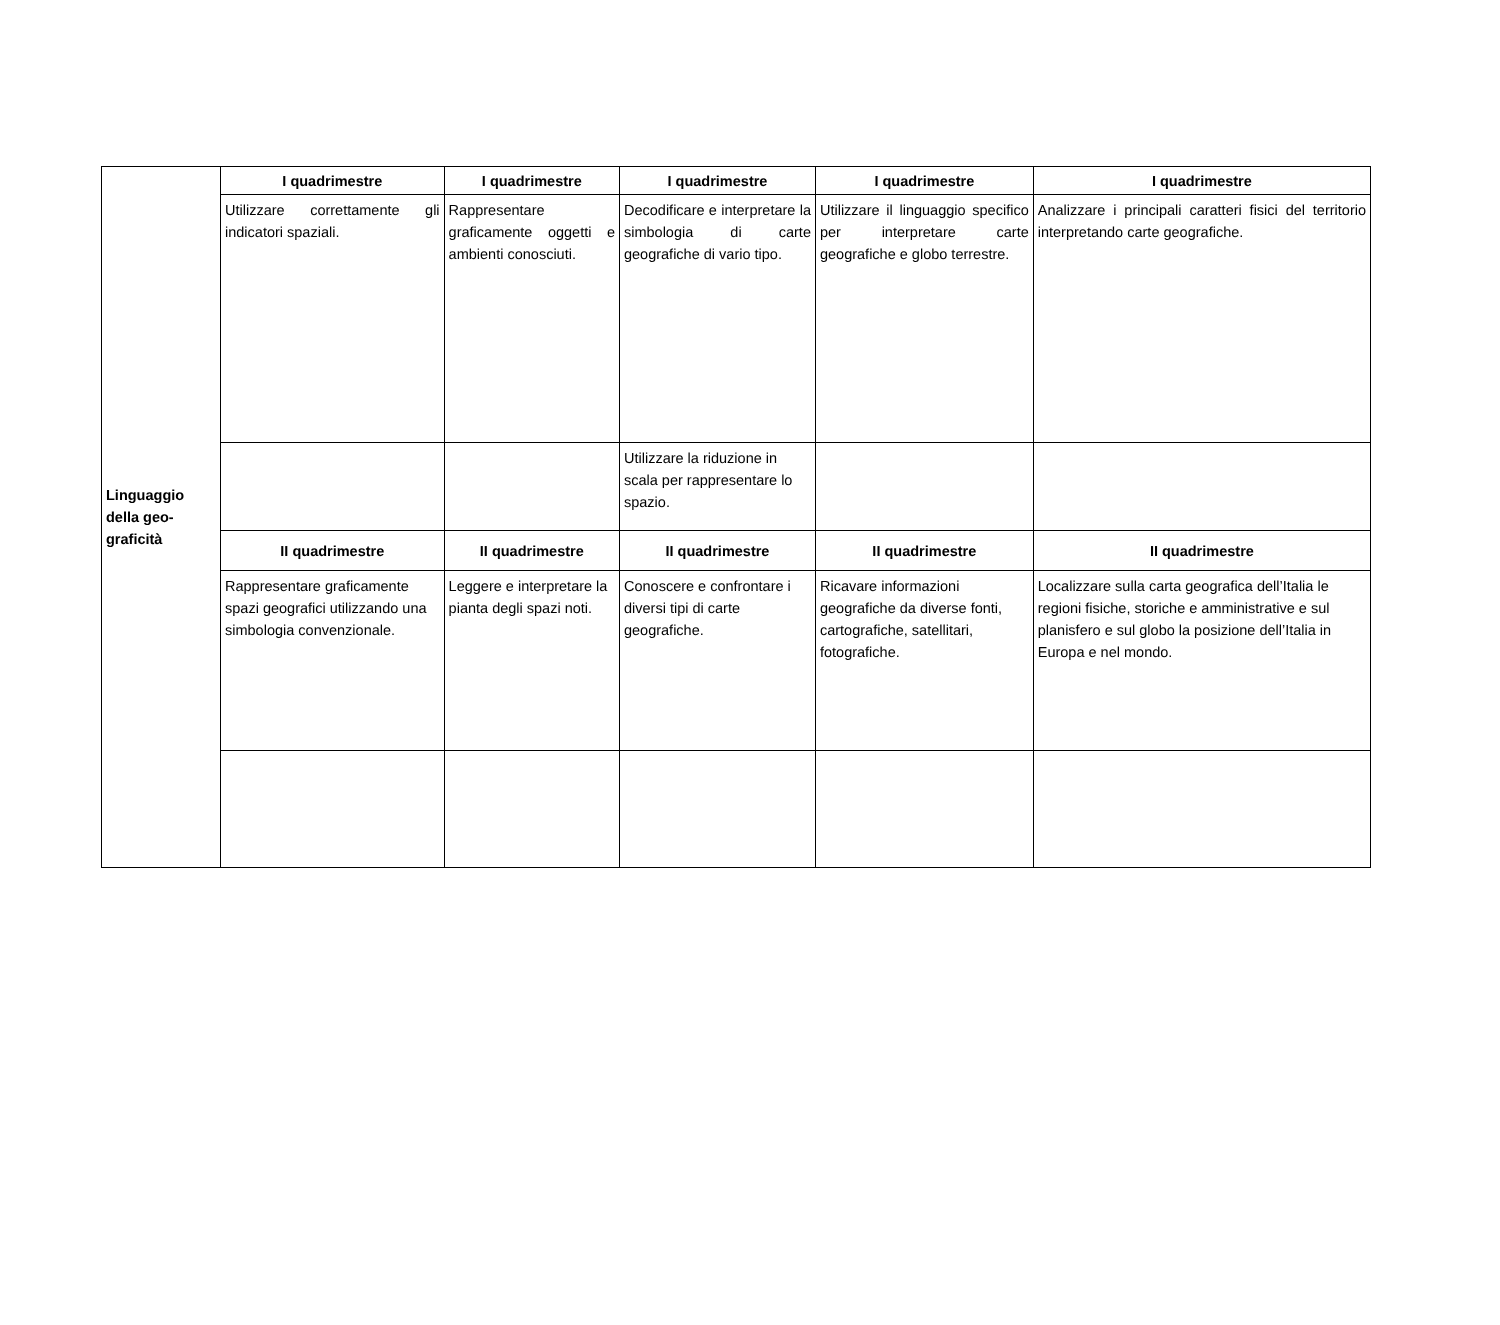| Linguaggio della geo-graficità | I quadrimestre | I quadrimestre | I quadrimestre | I quadrimestre | I quadrimestre |
| | Utilizzare correttamente gli indicatori spaziali. | Rappresentare graficamente oggetti e ambienti conosciuti. | Decodificare e interpretare la simbologia di carte geografiche di vario tipo. | Utilizzare il linguaggio specifico per interpretare carte geografiche e globo terrestre. | Analizzare i principali caratteri fisici del territorio interpretando carte geografiche. |
| | | | Utilizzare la riduzione in scala per rappresentare lo spazio. | | |
| | II quadrimestre | II quadrimestre | II quadrimestre | II quadrimestre | II quadrimestre |
| | Rappresentare graficamente spazi geografici utilizzando una simbologia convenzionale. | Leggere e interpretare la pianta degli spazi noti. | Conoscere e confrontare i diversi tipi di carte geografiche. | Ricavare informazioni geografiche da diverse fonti, cartografiche, satellitari, fotografiche. | Localizzare sulla carta geografica dell’Italia le regioni fisiche, storiche e amministrative e sul planisfero e sul globo la posizione dell’Italia in Europa e nel mondo. |